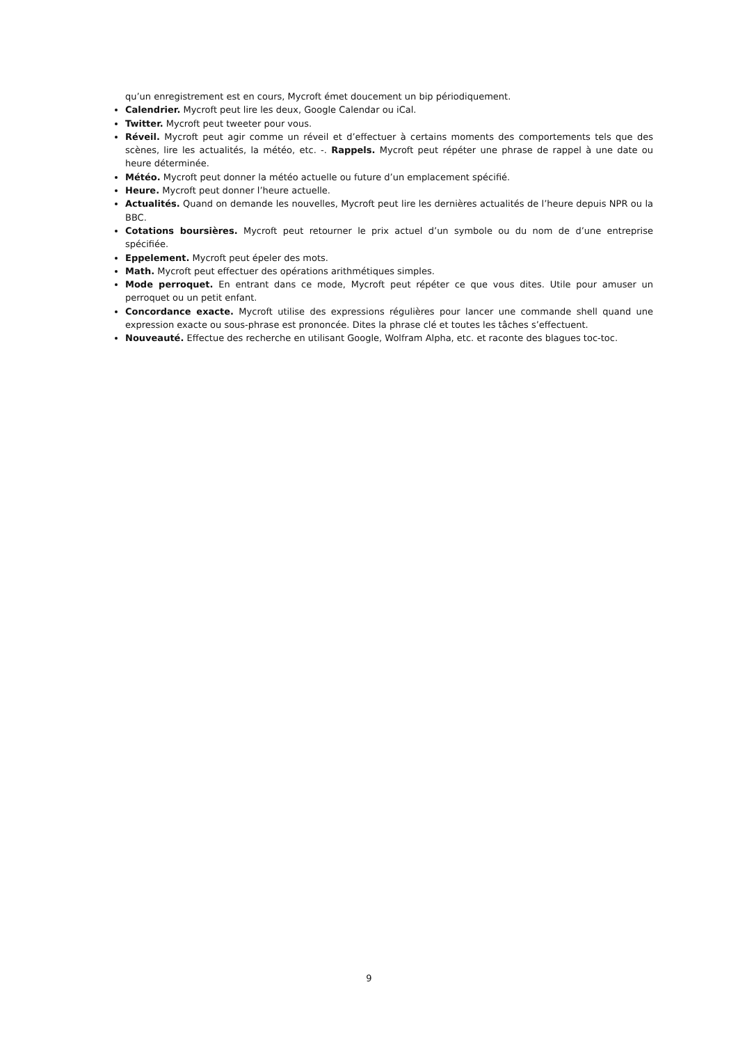qu’un enregistrement est en cours, Mycroft émet doucement un bip périodiquement.
Calendrier. Mycroft peut lire les deux, Google Calendar ou iCal.
Twitter. Mycroft peut tweeter pour vous.
Réveil. Mycroft peut agir comme un réveil et d’effectuer à certains moments des comportements tels que des scènes, lire les actualités, la météo, etc. -. Rappels. Mycroft peut répéter une phrase de rappel à une date ou heure déterminée.
Météo. Mycroft peut donner la météo actuelle ou future d’un emplacement spécifié.
Heure. Mycroft peut donner l’heure actuelle.
Actualités. Quand on demande les nouvelles, Mycroft peut lire les dernières actualités de l’heure depuis NPR ou la BBC.
Cotations boursières. Mycroft peut retourner le prix actuel d’un symbole ou du nom de d’une entreprise spécifiée.
Eppelement. Mycroft peut épeler des mots.
Math. Mycroft peut effectuer des opérations arithmétiques simples.
Mode perroquet. En entrant dans ce mode, Mycroft peut répéter ce que vous dites. Utile pour amuser un perroquet ou un petit enfant.
Concordance exacte. Mycroft utilise des expressions régulières pour lancer une commande shell quand une expression exacte ou sous-phrase est prononcée. Dites la phrase clé et toutes les tâches s’effectuent.
Nouveauté. Effectue des recherche en utilisant Google, Wolfram Alpha, etc. et raconte des blagues toc-toc.
9